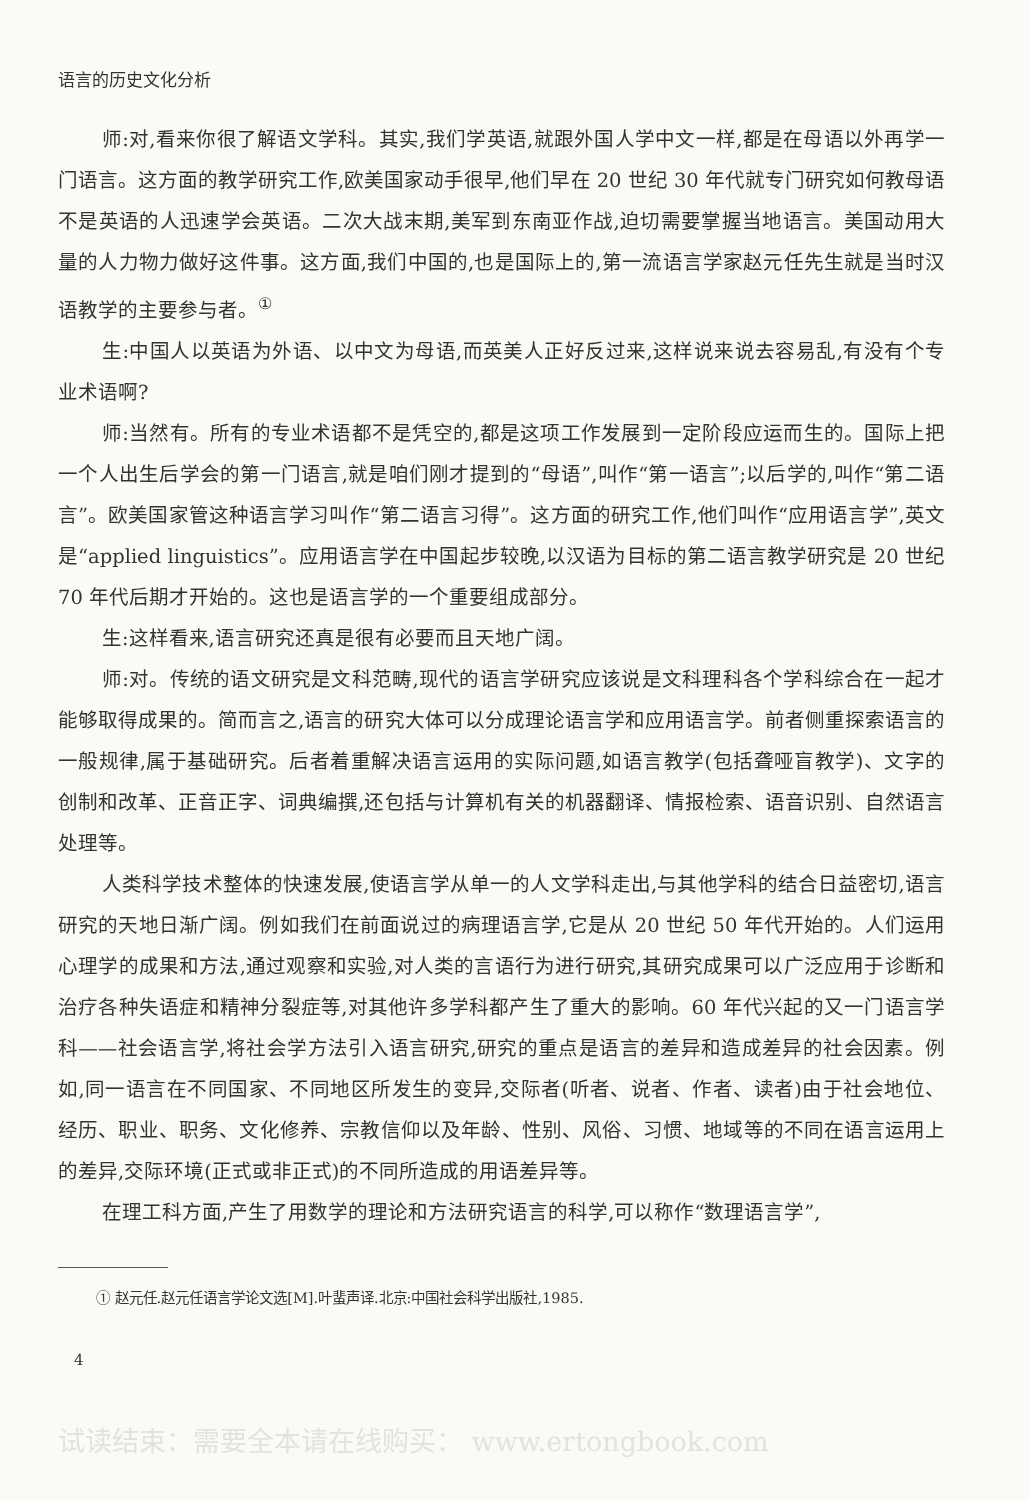语言的历史文化分析
师:对,看来你很了解语文学科。其实,我们学英语,就跟外国人学中文一样,都是在母语以外再学一门语言。这方面的教学研究工作,欧美国家动手很早,他们早在 20 世纪 30 年代就专门研究如何教母语不是英语的人迅速学会英语。二次大战末期,美军到东南亚作战,迫切需要掌握当地语言。美国动用大量的人力物力做好这件事。这方面,我们中国的,也是国际上的,第一流语言学家赵元任先生就是当时汉语教学的主要参与者。<sup>①</sup>
生:中国人以英语为外语、以中文为母语,而英美人正好反过来,这样说来说去容易乱,有没有个专业术语啊?
师:当然有。所有的专业术语都不是凭空的,都是这项工作发展到一定阶段应运而生的。国际上把一个人出生后学会的第一门语言,就是咱们刚才提到的“母语”,叫作“第一语言”;以后学的,叫作“第二语言”。欧美国家管这种语言学习叫作“第二语言习得”。这方面的研究工作,他们叫作“应用语言学”,英文是“applied linguistics”。应用语言学在中国起步较晚,以汉语为目标的第二语言教学研究是 20 世纪 70 年代后期才开始的。这也是语言学的一个重要组成部分。
生:这样看来,语言研究还真是很有必要而且天地广阔。
师:对。传统的语文研究是文科范畴,现代的语言学研究应该说是文科理科各个学科综合在一起才能够取得成果的。简而言之,语言的研究大体可以分成理论语言学和应用语言学。前者侧重探索语言的一般规律,属于基础研究。后者着重解决语言运用的实际问题,如语言教学(包括聋哑盲教学)、文字的创制和改革、正音正字、词典编撰,还包括与计算机有关的机器翻译、情报检索、语音识别、自然语言处理等。
人类科学技术整体的快速发展,使语言学从单一的人文学科走出,与其他学科的结合日益密切,语言研究的天地日渐广阔。例如我们在前面说过的病理语言学,它是从 20 世纪 50 年代开始的。人们运用心理学的成果和方法,通过观察和实验,对人类的言语行为进行研究,其研究成果可以广泛应用于诊断和治疗各种失语症和精神分裂症等,对其他许多学科都产生了重大的影响。60 年代兴起的又一门语言学科——社会语言学,将社会学方法引入语言研究,研究的重点是语言的差异和造成差异的社会因素。例如,同一语言在不同国家、不同地区所发生的变异,交际者(听者、说者、作者、读者)由于社会地位、经历、职业、职务、文化修养、宗教信仰以及年龄、性别、风俗、习惯、地域等的不同在语言运用上的差异,交际环境(正式或非正式)的不同所造成的用语差异等。
在理工科方面,产生了用数学的理论和方法研究语言的科学,可以称作“数理语言学”,
① 赵元任.赵元任语言学论文选[M].叶蜚声译.北京:中国社会科学出版社,1985.
4
试读结束：需要全本请在线购买： www.ertongbook.com